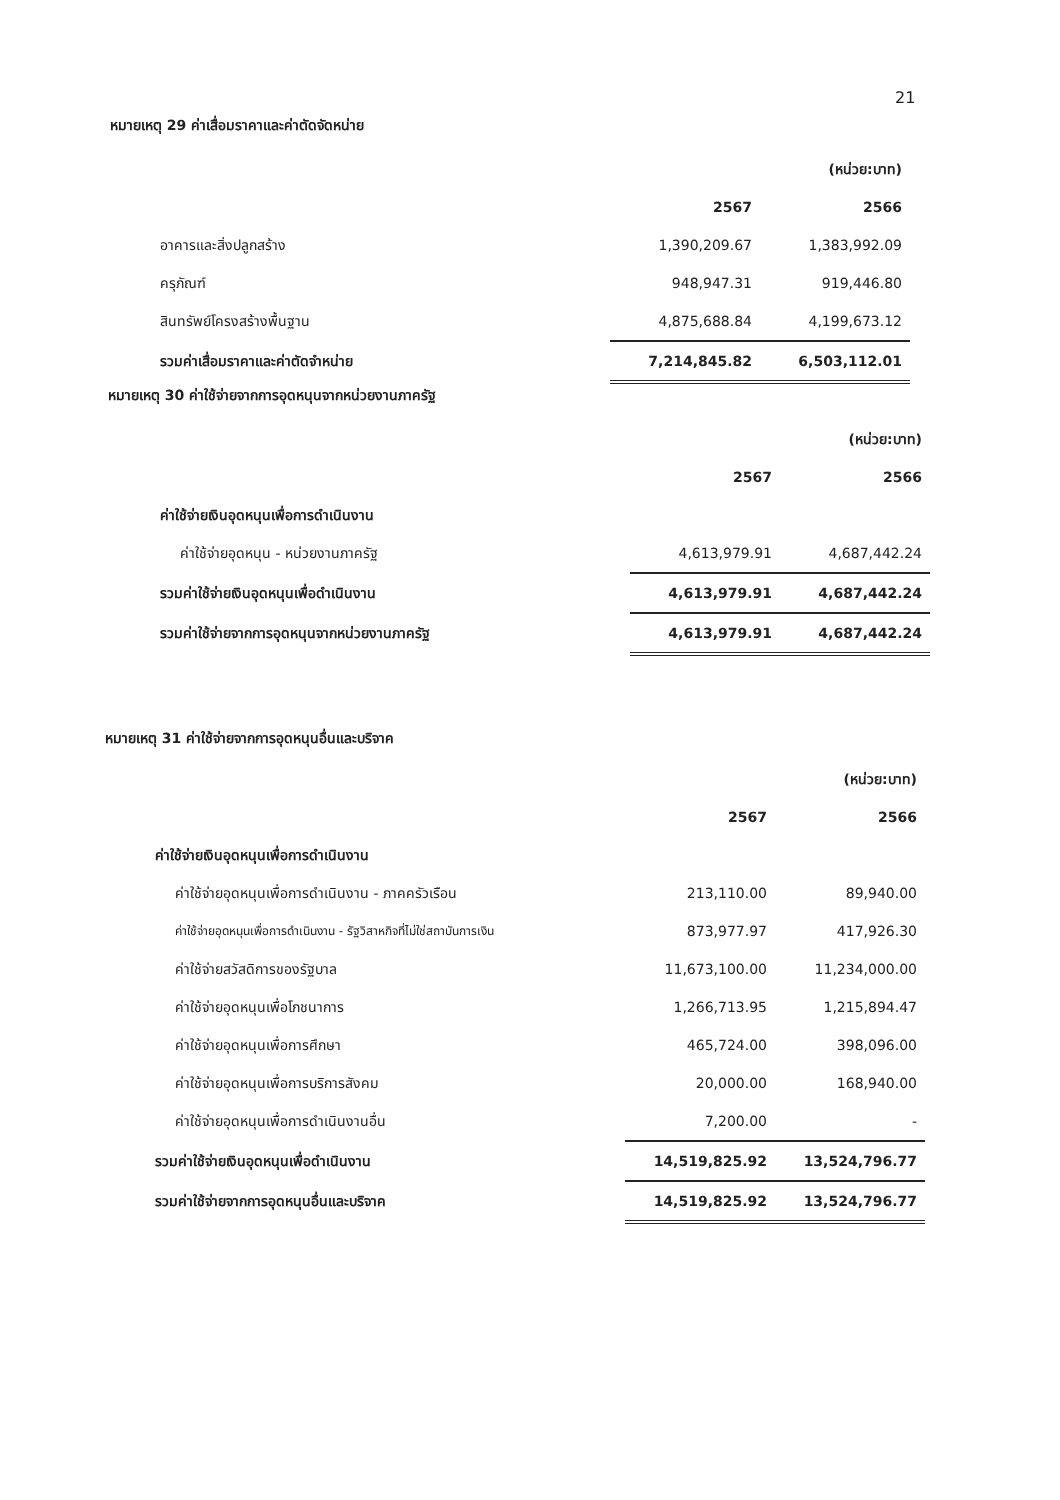21
หมายเหตุ 29 ค่าเสื่อมราคาและค่าตัดจัดหน่าย
| | | (หน่วย:บาท) |
| | 2567 | 2566 |
| อาคารและสิ่งปลูกสร้าง | 1,390,209.67 | 1,383,992.09 |
| ครุภัณฑ์ | 948,947.31 | 919,446.80 |
| สินทรัพย์โครงสร้างพื้นฐาน | 4,875,688.84 | 4,199,673.12 |
| รวมค่าเสื่อมราคาและค่าตัดจำหน่าย | 7,214,845.82 | 6,503,112.01 |
หมายเหตุ 30 ค่าใช้จ่ายจากการอุดหนุนจากหน่วยงานภาครัฐ
| | | (หน่วย:บาท) |
| | 2567 | 2566 |
| ค่าใช้จ่ายเงินอุดหนุนเพื่อการดำเนินงาน | | |
| ค่าใช้จ่ายอุดหนุน - หน่วยงานภาครัฐ | 4,613,979.91 | 4,687,442.24 |
| รวมค่าใช้จ่ายเงินอุดหนุนเพื่อดำเนินงาน | 4,613,979.91 | 4,687,442.24 |
| รวมค่าใช้จ่ายจากการอุดหนุนจากหน่วยงานภาครัฐ | 4,613,979.91 | 4,687,442.24 |
หมายเหตุ 31 ค่าใช้จ่ายจากการอุดหนุนอื่นและบริจาค
| | | (หน่วย:บาท) |
| | 2567 | 2566 |
| ค่าใช้จ่ายเงินอุดหนุนเพื่อการดำเนินงาน | | |
| ค่าใช้จ่ายอุดหนุนเพื่อการดำเนินงาน - ภาคครัวเรือน | 213,110.00 | 89,940.00 |
| ค่าใช้จ่ายอุดหนุนเพื่อการดำเนินงาน - รัฐวิสาหกิจที่ไม่ใช่สถาบันการเงิน | 873,977.97 | 417,926.30 |
| ค่าใช้จ่ายสวัสดิการของรัฐบาล | 11,673,100.00 | 11,234,000.00 |
| ค่าใช้จ่ายอุดหนุนเพื่อโภชนาการ | 1,266,713.95 | 1,215,894.47 |
| ค่าใช้จ่ายอุดหนุนเพื่อการศึกษา | 465,724.00 | 398,096.00 |
| ค่าใช้จ่ายอุดหนุนเพื่อการบริการสังคม | 20,000.00 | 168,940.00 |
| ค่าใช้จ่ายอุดหนุนเพื่อการดำเนินงานอื่น | 7,200.00 | - |
| รวมค่าใช้จ่ายเงินอุดหนุนเพื่อดำเนินงาน | 14,519,825.92 | 13,524,796.77 |
| รวมค่าใช้จ่ายจากการอุดหนุนอื่นและบริจาค | 14,519,825.92 | 13,524,796.77 |